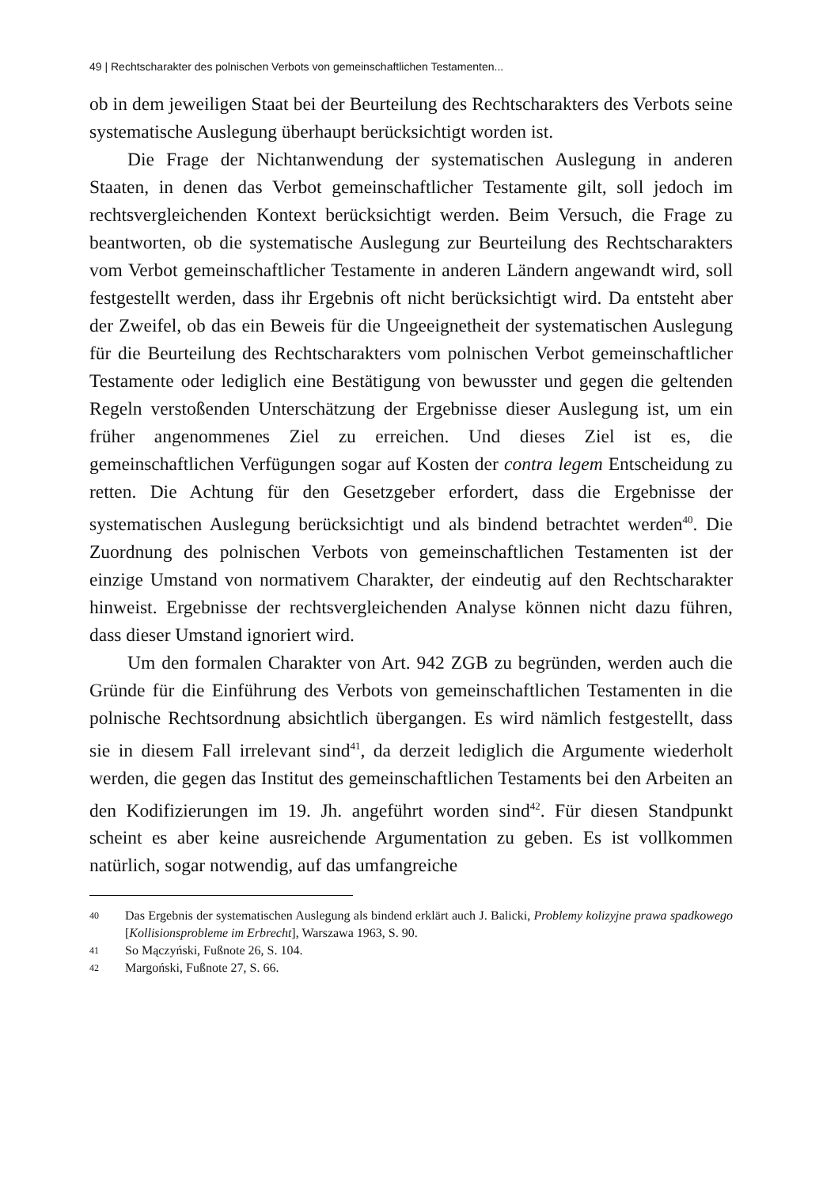49 | Rechtscharakter des polnischen Verbots von gemeinschaftlichen Testamenten...
ob in dem jeweiligen Staat bei der Beurteilung des Rechtscharakters des Verbots seine systematische Auslegung überhaupt berücksichtigt worden ist.
Die Frage der Nichtanwendung der systematischen Auslegung in anderen Staaten, in denen das Verbot gemeinschaftlicher Testamente gilt, soll jedoch im rechtsvergleichenden Kontext berücksichtigt werden. Beim Versuch, die Frage zu beantworten, ob die systematische Auslegung zur Beurteilung des Rechtscharakters vom Verbot gemeinschaftlicher Testamente in anderen Ländern angewandt wird, soll festgestellt werden, dass ihr Ergebnis oft nicht berücksichtigt wird. Da entsteht aber der Zweifel, ob das ein Beweis für die Ungeeignetheit der systematischen Auslegung für die Beurteilung des Rechtscharakters vom polnischen Verbot gemeinschaftlicher Testamente oder lediglich eine Bestätigung von bewusster und gegen die geltenden Regeln verstoßenden Unterschätzung der Ergebnisse dieser Auslegung ist, um ein früher angenommenes Ziel zu erreichen. Und dieses Ziel ist es, die gemeinschaftlichen Verfügungen sogar auf Kosten der contra legem Entscheidung zu retten. Die Achtung für den Gesetzgeber erfordert, dass die Ergebnisse der systematischen Auslegung berücksichtigt und als bindend betrachtet werden<sup>40</sup>. Die Zuordnung des polnischen Verbots von gemeinschaftlichen Testamenten ist der einzige Umstand von normativem Charakter, der eindeutig auf den Rechtscharakter hinweist. Ergebnisse der rechtsvergleichenden Analyse können nicht dazu führen, dass dieser Umstand ignoriert wird.
Um den formalen Charakter von Art. 942 ZGB zu begründen, werden auch die Gründe für die Einführung des Verbots von gemeinschaftlichen Testamenten in die polnische Rechtsordnung absichtlich übergangen. Es wird nämlich festgestellt, dass sie in diesem Fall irrelevant sind<sup>41</sup>, da derzeit lediglich die Argumente wiederholt werden, die gegen das Institut des gemeinschaftlichen Testaments bei den Arbeiten an den Kodifizierungen im 19. Jh. angeführt worden sind<sup>42</sup>. Für diesen Standpunkt scheint es aber keine ausreichende Argumentation zu geben. Es ist vollkommen natürlich, sogar notwendig, auf das umfangreiche
40 Das Ergebnis der systematischen Auslegung als bindend erklärt auch J. Balicki, Problemy kolizyjne prawa spadkowego [Kollisionsprobleme im Erbrecht], Warszawa 1963, S. 90.
41 So Mączyński, Fußnote 26, S. 104.
42 Margoński, Fußnote 27, S. 66.